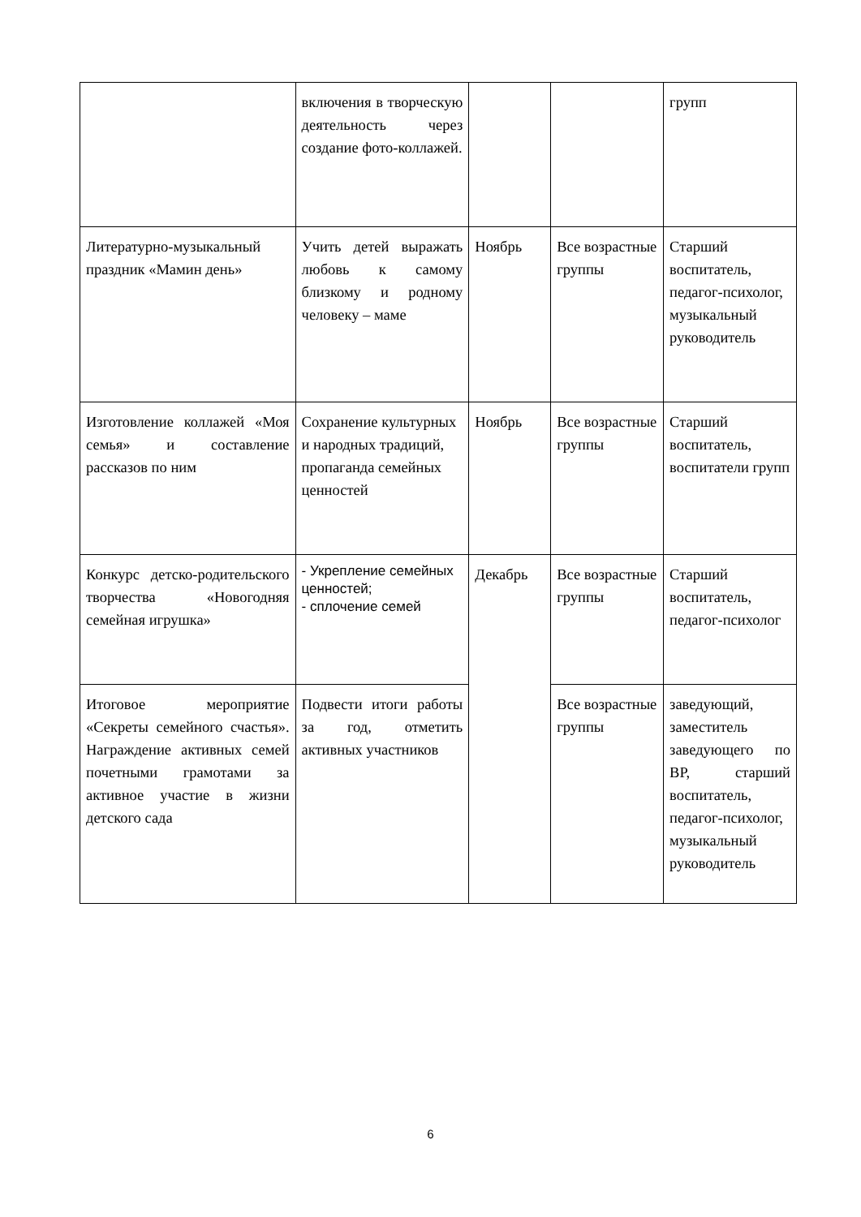| | включения в творческую деятельность через создание фото-коллажей. | | | групп |
| Литературно-музыкальный праздник «Мамин день» | Учить детей выражать любовь к самому близкому и родному человеку – маме | Ноябрь | Все возрастные группы | Старший воспитатель, педагог-психолог, музыкальный руководитель |
| Изготовление коллажей «Моя семья» и составление рассказов по ним | Сохранение культурных и народных традиций, пропаганда семейных ценностей | Ноябрь | Все возрастные группы | Старший воспитатель, воспитатели групп |
| Конкурс детско-родительского творчества «Новогодняя семейная игрушка» | - Укрепление семейных ценностей; - сплочение семей | Декабрь | Все возрастные группы | Старший воспитатель, педагог-психолог |
| Итоговое мероприятие «Секреты семейного счастья». Награждение активных семей почетными грамотами за активное участие в жизни детского сада | Подвести итоги работы за год, отметить активных участников | | Все возрастные группы | заведующий, заместитель заведующего по ВР, старший воспитатель, педагог-психолог, музыкальный руководитель |
6